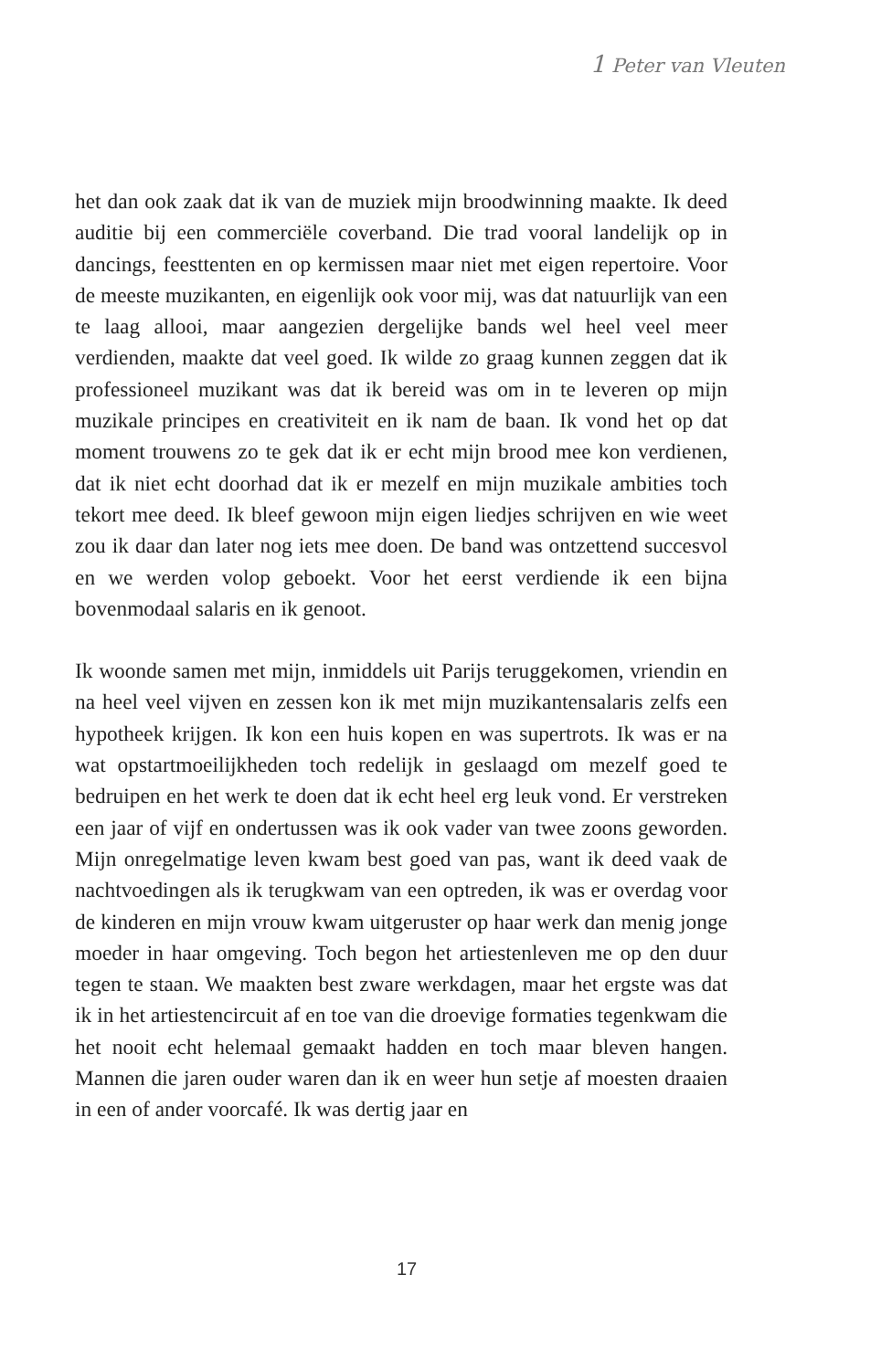1 Peter van Vleuten
het dan ook zaak dat ik van de muziek mijn broodwinning maakte. Ik deed auditie bij een commerciële coverband. Die trad vooral landelijk op in dancings, feesttenten en op kermissen maar niet met eigen repertoire. Voor de meeste muzikanten, en eigenlijk ook voor mij, was dat natuurlijk van een te laag allooi, maar aangezien dergelijke bands wel heel veel meer verdienden, maakte dat veel goed. Ik wilde zo graag kunnen zeggen dat ik professioneel muzikant was dat ik bereid was om in te leveren op mijn muzikale principes en creativiteit en ik nam de baan. Ik vond het op dat moment trouwens zo te gek dat ik er echt mijn brood mee kon verdienen, dat ik niet echt doorhad dat ik er mezelf en mijn muzikale ambities toch tekort mee deed. Ik bleef gewoon mijn eigen liedjes schrijven en wie weet zou ik daar dan later nog iets mee doen. De band was ontzettend succesvol en we werden volop geboekt. Voor het eerst verdiende ik een bijna bovenmodaal salaris en ik genoot.
Ik woonde samen met mijn, inmiddels uit Parijs teruggekomen, vriendin en na heel veel vijven en zessen kon ik met mijn muzikantensalaris zelfs een hypotheek krijgen. Ik kon een huis kopen en was supertrots. Ik was er na wat opstartmoeilijkheden toch redelijk in geslaagd om mezelf goed te bedruipen en het werk te doen dat ik echt heel erg leuk vond. Er verstreken een jaar of vijf en ondertussen was ik ook vader van twee zoons geworden. Mijn onregelmatige leven kwam best goed van pas, want ik deed vaak de nachtvoedingen als ik terugkwam van een optreden, ik was er overdag voor de kinderen en mijn vrouw kwam uitgeruster op haar werk dan menig jonge moeder in haar omgeving. Toch begon het artiestenleven me op den duur tegen te staan. We maakten best zware werkdagen, maar het ergste was dat ik in het artiestencircuit af en toe van die droevige formaties tegenkwam die het nooit echt helemaal gemaakt hadden en toch maar bleven hangen. Mannen die jaren ouder waren dan ik en weer hun setje af moesten draaien in een of ander voorcafé. Ik was dertig jaar en
17